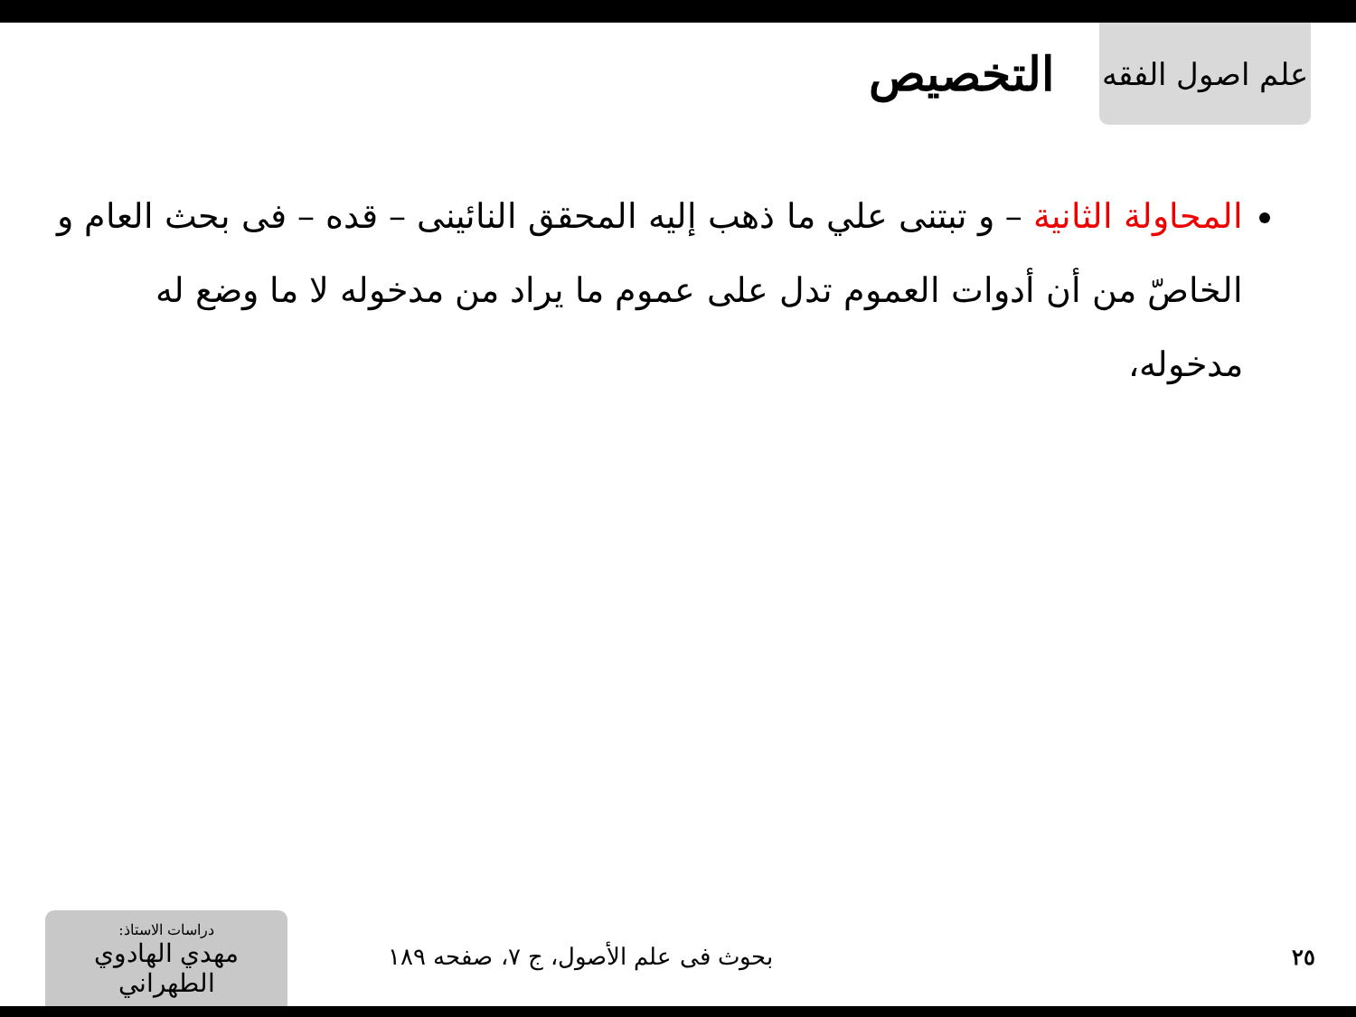علم اصول الفقه
التخصيص
المحاولة الثانية – و تبتنى علي ما ذهب إليه المحقق النائينى – قده – فى بحث العام و الخاصّ من أن أدوات العموم تدل على عموم ما يراد من مدخوله لا ما وضع له مدخوله،
٢٥
بحوث فى علم الأصول، ج ٧، صفحه ١٨٩
دراسات الاستاذ:
مهدي الهادوي الطهراني